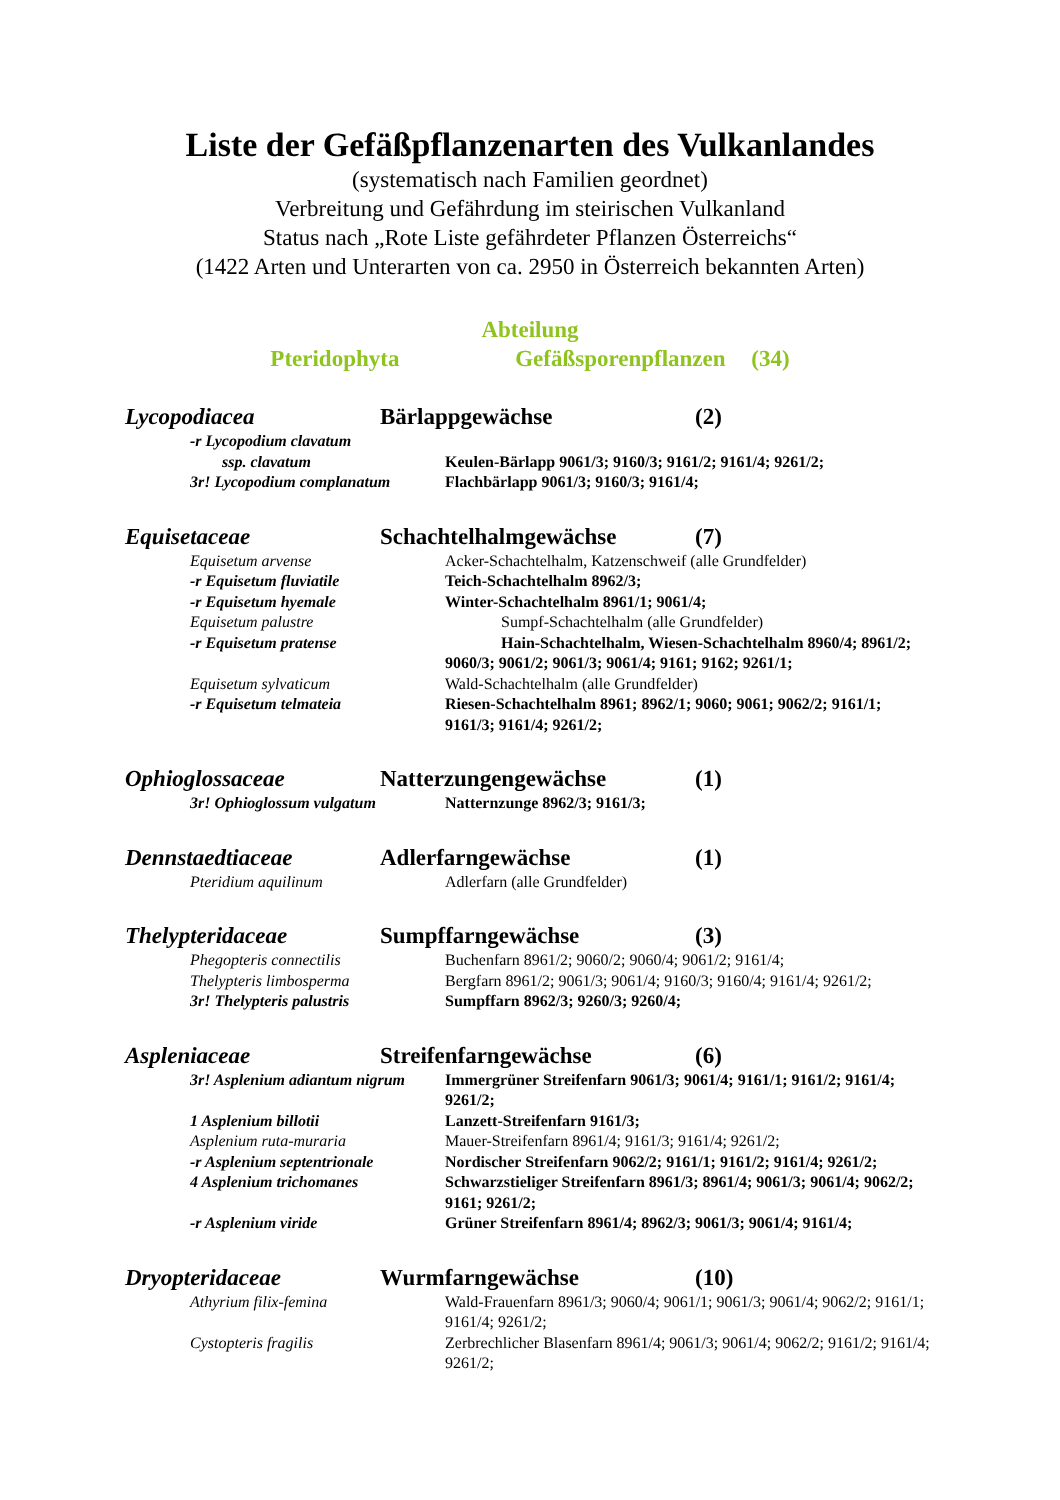Liste der Gefäßpflanzenarten des Vulkanlandes
(systematisch nach Familien geordnet)
Verbreitung und Gefährdung im steirischen Vulkanland
Status nach „Rote Liste gefährdeter Pflanzen Österreichs“
(1422 Arten und Unterarten von ca. 2950 in Österreich bekannten Arten)
Abteilung
Pteridophyta Gefäßsporenpflanzen (34)
Lycopodiacea Bärlappgewächse (2)
-r Lycopodium clavatum
ssp. clavatum Keulen-Bärlapp 9061/3; 9160/3; 9161/2; 9161/4; 9261/2;
3r! Lycopodium complanatum Flachbärlapp 9061/3; 9160/3; 9161/4;
Equisetaceae Schachtelhalmgewächse (7)
Equisetum arvense Acker-Schachtelhalm, Katzenschweif (alle Grundfelder)
-r Equisetum fluviatile Teich-Schachtelhalm 8962/3;
-r Equisetum hyemale Winter-Schachtelhalm 8961/1; 9061/4;
Equisetum palustre Sumpf-Schachtelhalm (alle Grundfelder)
-r Equisetum pratense Hain-Schachtelhalm, Wiesen-Schachtelhalm 8960/4; 8961/2; 9060/3; 9061/2; 9061/3; 9061/4; 9161; 9162; 9261/1;
Equisetum sylvaticum Wald-Schachtelhalm (alle Grundfelder)
-r Equisetum telmateia Riesen-Schachtelhalm 8961; 8962/1; 9060; 9061; 9062/2; 9161/1; 9161/3; 9161/4; 9261/2;
Ophioglossaceae Natterzungengewächse (1)
3r! Ophioglossum vulgatum Natternzunge 8962/3; 9161/3;
Dennstaedtiaceae Adlerfarngewächse (1)
Pteridium aquilinum Adlerfarn (alle Grundfelder)
Thelypteridaceae Sumpffarngewächse (3)
Phegopteris connectilis Buchenfarn 8961/2; 9060/2; 9060/4; 9061/2; 9161/4;
Thelypteris limbosperma Bergfarn 8961/2; 9061/3; 9061/4; 9160/3; 9160/4; 9161/4; 9261/2;
3r! Thelypteris palustris Sumpffarn 8962/3; 9260/3; 9260/4;
Aspleniaceae Streifenfarngewächse (6)
3r! Asplenium adiantum nigrum Immergrüner Streifenfarn 9061/3; 9061/4; 9161/1; 9161/2; 9161/4; 9261/2;
1 Asplenium billotii Lanzett-Streifenfarn 9161/3;
Asplenium ruta-muraria Mauer-Streifenfarn 8961/4; 9161/3; 9161/4; 9261/2;
-r Asplenium septentrionale Nordischer Streifenfarn 9062/2; 9161/1; 9161/2; 9161/4; 9261/2;
4 Asplenium trichomanes Schwarzstieliger Streifenfarn 8961/3; 8961/4; 9061/3; 9061/4; 9062/2; 9161; 9261/2;
-r Asplenium viride Grüner Streifenfarn 8961/4; 8962/3; 9061/3; 9061/4; 9161/4;
Dryopteridaceae Wurmfarngewächse (10)
Athyrium filix-femina Wald-Frauenfarn 8961/3; 9060/4; 9061/1; 9061/3; 9061/4; 9062/2; 9161/1; 9161/4; 9261/2;
Cystopteris fragilis Zerbrechlicher Blasenfarn 8961/4; 9061/3; 9061/4; 9062/2; 9161/2; 9161/4; 9261/2;